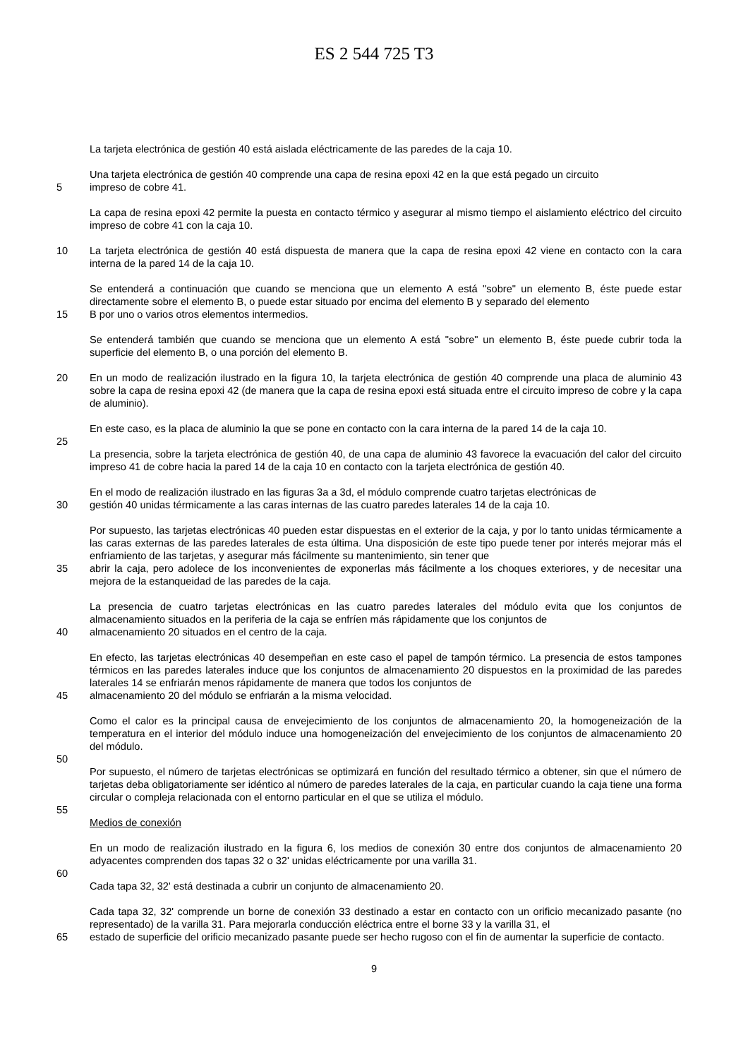ES 2 544 725 T3
La tarjeta electrónica de gestión 40 está aislada eléctricamente de las paredes de la caja 10.
Una tarjeta electrónica de gestión 40 comprende una capa de resina epoxi 42 en la que está pegado un circuito
5 impreso de cobre 41.
La capa de resina epoxi 42 permite la puesta en contacto térmico y asegurar al mismo tiempo el aislamiento eléctrico del circuito impreso de cobre 41 con la caja 10.
10 La tarjeta electrónica de gestión 40 está dispuesta de manera que la capa de resina epoxi 42 viene en contacto con la cara interna de la pared 14 de la caja 10.
Se entenderá a continuación que cuando se menciona que un elemento A está "sobre" un elemento B, éste puede estar directamente sobre el elemento B, o puede estar situado por encima del elemento B y separado del elemento
15 B por uno o varios otros elementos intermedios.
Se entenderá también que cuando se menciona que un elemento A está "sobre" un elemento B, éste puede cubrir toda la superficie del elemento B, o una porción del elemento B.
20 En un modo de realización ilustrado en la figura 10, la tarjeta electrónica de gestión 40 comprende una placa de aluminio 43 sobre la capa de resina epoxi 42 (de manera que la capa de resina epoxi está situada entre el circuito impreso de cobre y la capa de aluminio).
En este caso, es la placa de aluminio la que se pone en contacto con la cara interna de la pared 14 de la caja 10.
25
La presencia, sobre la tarjeta electrónica de gestión 40, de una capa de aluminio 43 favorece la evacuación del calor del circuito impreso 41 de cobre hacia la pared 14 de la caja 10 en contacto con la tarjeta electrónica de gestión 40.
En el modo de realización ilustrado en las figuras 3a a 3d, el módulo comprende cuatro tarjetas electrónicas de
30 gestión 40 unidas térmicamente a las caras internas de las cuatro paredes laterales 14 de la caja 10.
Por supuesto, las tarjetas electrónicas 40 pueden estar dispuestas en el exterior de la caja, y por lo tanto unidas térmicamente a las caras externas de las paredes laterales de esta última. Una disposición de este tipo puede tener por interés mejorar más el enfriamiento de las tarjetas, y asegurar más fácilmente su mantenimiento, sin tener que
35 abrir la caja, pero adolece de los inconvenientes de exponerlas más fácilmente a los choques exteriores, y de necesitar una mejora de la estanqueidad de las paredes de la caja.
La presencia de cuatro tarjetas electrónicas en las cuatro paredes laterales del módulo evita que los conjuntos de almacenamiento situados en la periferia de la caja se enfríen más rápidamente que los conjuntos de
40 almacenamiento 20 situados en el centro de la caja.
En efecto, las tarjetas electrónicas 40 desempeñan en este caso el papel de tampón térmico. La presencia de estos tampones térmicos en las paredes laterales induce que los conjuntos de almacenamiento 20 dispuestos en la proximidad de las paredes laterales 14 se enfriarán menos rápidamente de manera que todos los conjuntos de
45 almacenamiento 20 del módulo se enfriarán a la misma velocidad.
Como el calor es la principal causa de envejecimiento de los conjuntos de almacenamiento 20, la homogeneización de la temperatura en el interior del módulo induce una homogeneización del envejecimiento de los conjuntos de almacenamiento 20 del módulo.
50
Por supuesto, el número de tarjetas electrónicas se optimizará en función del resultado térmico a obtener, sin que el número de tarjetas deba obligatoriamente ser idéntico al número de paredes laterales de la caja, en particular cuando la caja tiene una forma circular o compleja relacionada con el entorno particular en el que se utiliza el módulo.
55
Medios de conexión
En un modo de realización ilustrado en la figura 6, los medios de conexión 30 entre dos conjuntos de almacenamiento 20 adyacentes comprenden dos tapas 32 o 32' unidas eléctricamente por una varilla 31.
60
Cada tapa 32, 32' está destinada a cubrir un conjunto de almacenamiento 20.
Cada tapa 32, 32' comprende un borne de conexión 33 destinado a estar en contacto con un orificio mecanizado pasante (no representado) de la varilla 31. Para mejorarla conducción eléctrica entre el borne 33 y la varilla 31, el
65 estado de superficie del orificio mecanizado pasante puede ser hecho rugoso con el fin de aumentar la superficie de contacto.
9